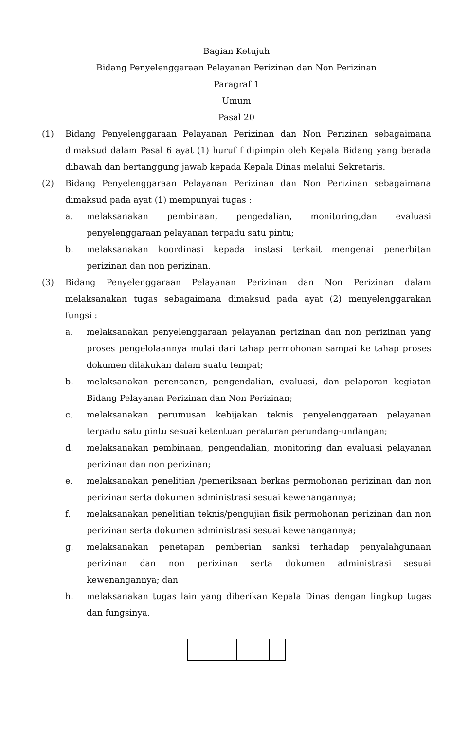Bagian Ketujuh
Bidang Penyelenggaraan Pelayanan Perizinan dan Non Perizinan
Paragraf 1
Umum
Pasal 20
(1) Bidang Penyelenggaraan Pelayanan Perizinan dan Non Perizinan sebagaimana dimaksud dalam Pasal 6 ayat (1) huruf f dipimpin oleh Kepala Bidang yang berada dibawah dan bertanggung jawab kepada Kepala Dinas melalui Sekretaris.
(2) Bidang Penyelenggaraan Pelayanan Perizinan dan Non Perizinan sebagaimana dimaksud pada ayat (1) mempunyai tugas :
a. melaksanakan pembinaan, pengedalian, monitoring,dan evaluasi penyelenggaraan pelayanan terpadu satu pintu;
b. melaksanakan koordinasi kepada instasi terkait mengenai penerbitan perizinan dan non perizinan.
(3) Bidang Penyelenggaraan Pelayanan Perizinan dan Non Perizinan dalam melaksanakan tugas sebagaimana dimaksud pada ayat (2) menyelenggarakan fungsi :
a. melaksanakan penyelenggaraan pelayanan perizinan dan non perizinan yang proses pengelolaannya mulai dari tahap permohonan sampai ke tahap proses dokumen dilakukan dalam suatu tempat;
b. melaksanakan perencanan, pengendalian, evaluasi, dan pelaporan kegiatan Bidang Pelayanan Perizinan dan Non Perizinan;
c. melaksanakan perumusan kebijakan teknis penyelenggaraan pelayanan terpadu satu pintu sesuai ketentuan peraturan perundang-undangan;
d. melaksanakan pembinaan, pengendalian, monitoring dan evaluasi pelayanan perizinan dan non perizinan;
e. melaksanakan penelitian /pemeriksaan berkas permohonan perizinan dan non perizinan serta dokumen administrasi sesuai kewenangannya;
f. melaksanakan penelitian teknis/pengujian fisik permohonan perizinan dan non perizinan serta dokumen administrasi sesuai kewenangannya;
g. melaksanakan penetapan pemberian sanksi terhadap penyalahgunaan perizinan dan non perizinan serta dokumen administrasi sesuai kewenangannya; dan
h. melaksanakan tugas lain yang diberikan Kepala Dinas dengan lingkup tugas dan fungsinya.